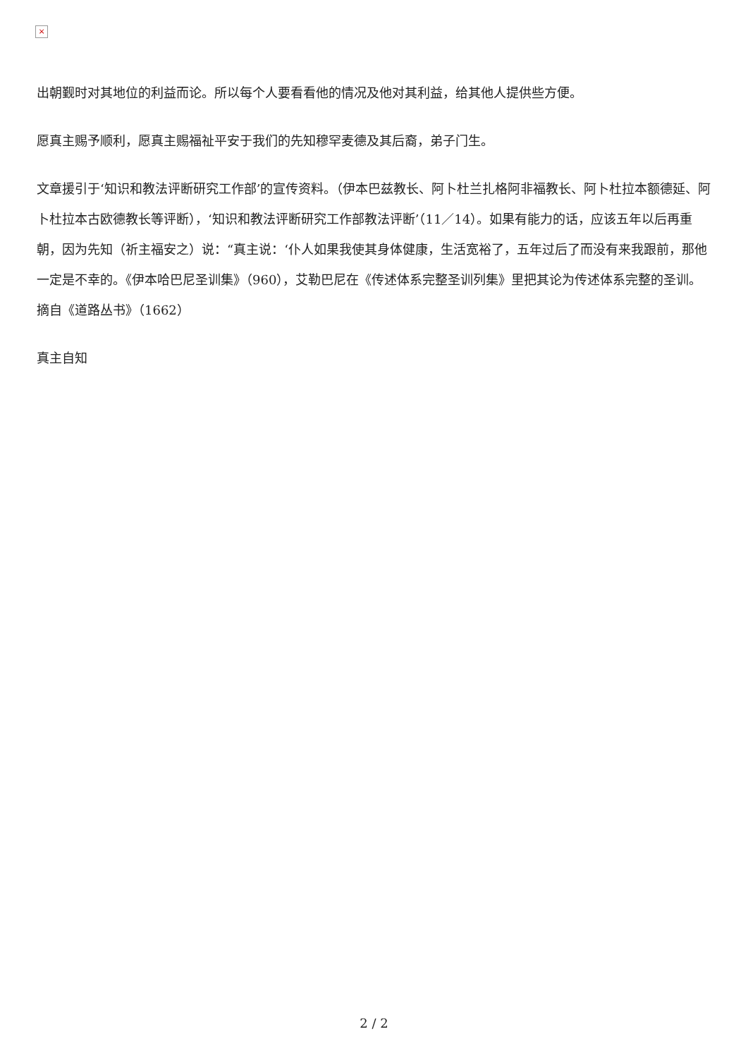×
出朝觐时对其地位的利益而论。所以每个人要看看他的情况及他对其利益，给其他人提供些方便。
愿真主赐予顺利，愿真主赐福祉平安于我们的先知穆罕麦德及其后裔，弟子门生。
文章援引于‘知识和教法评断研究工作部’的宣传资料。（伊本巴兹教长、阿卜杜兰扎格阿非福教长、阿卜杜拉本额德延、阿卜杜拉本古欧德教长等评断），‘知识和教法评断研究工作部教法评断’（11／14）。如果有能力的话，应该五年以后再重朝，因为先知（祈主福安之）说：“真主说：‘仆人如果我使其身体健康，生活宽裕了，五年过后了而没有来我跟前，那他一定是不幸的。《伊本哈巴尼圣训集》（960），艾勒巴尼在《传述体系完整圣训列集》里把其论为传述体系完整的圣训。摘自《道路丛书》（1662）
真主自知
2 / 2